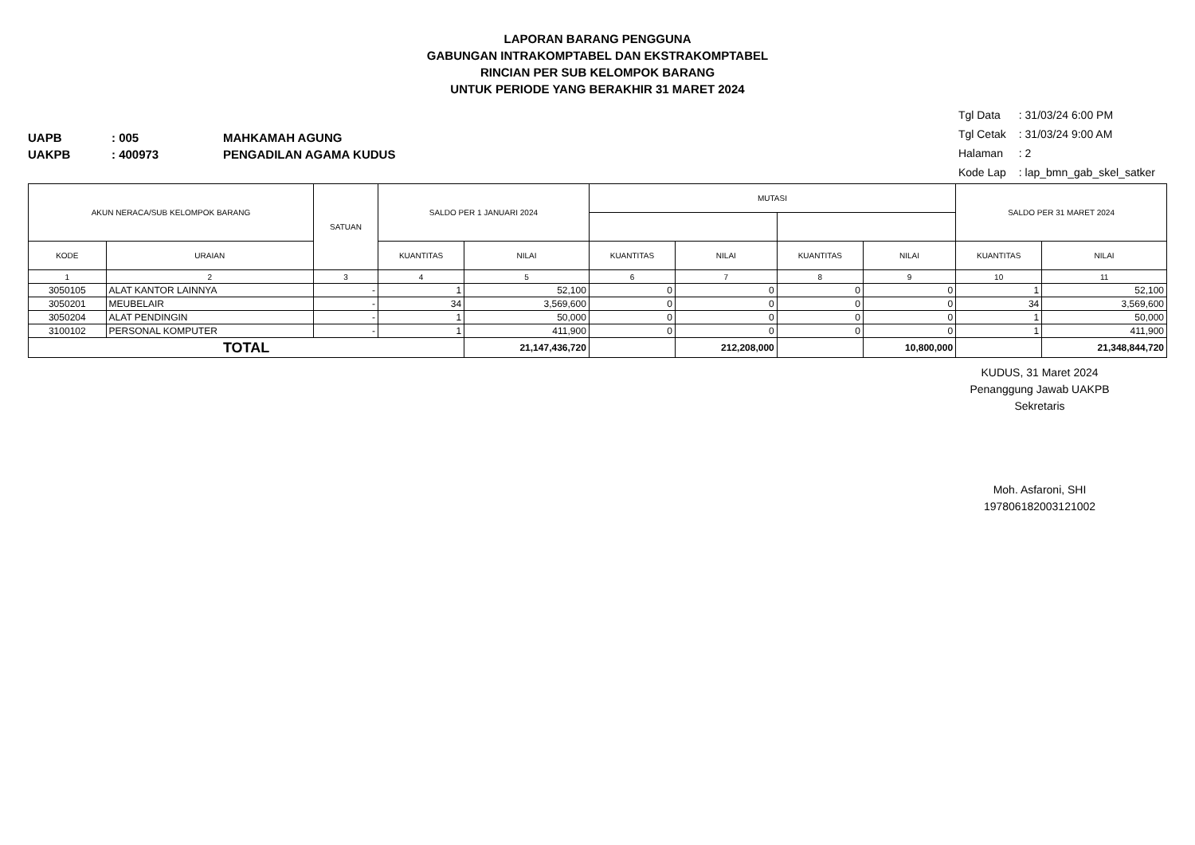LAPORAN BARANG PENGGUNA
GABUNGAN INTRAKOMPTABEL DAN EKSTRAKOMPTABEL
RINCIAN PER SUB KELOMPOK BARANG
UNTUK PERIODE YANG BERAKHIR 31 MARET 2024
UAPB: 005 MAHKAMAH AGUNG
UAKPB: 400973 PENGADILAN AGAMA KUDUS
Tgl Data : 31/03/24 6:00 PM
Tgl Cetak : 31/03/24 9:00 AM
Halaman : 2
Kode Lap : lap_bmn_gab_skel_satker
| AKUN NERACA/SUB KELOMPOK BARANG | | SATUAN | SALDO PER 1 JANUARI 2024 | | MUTASI | | | | SALDO PER 31 MARET 2024 | |
| --- | --- | --- | --- | --- | --- | --- | --- | --- | --- | --- |
| KODE | URAIAN | | KUANTITAS | NILAI | KUANTITAS | NILAI | KUANTITAS | NILAI | KUANTITAS | NILAI |
| 1 | 2 | 3 | 4 | 5 | 6 | 7 | 8 | 9 | 10 | 11 |
| 3050105 | ALAT KANTOR LAINNYA | - | 1 | 52,100 | 0 | 0 | 0 | 0 | 1 | 52,100 |
| 3050201 | MEUBELAIR | - | 34 | 3,569,600 | 0 | 0 | 0 | 0 | 34 | 3,569,600 |
| 3050204 | ALAT PENDINGIN | - | 1 | 50,000 | 0 | 0 | 0 | 0 | 1 | 50,000 |
| 3100102 | PERSONAL KOMPUTER | - | 1 | 411,900 | 0 | 0 | 0 | 0 | 1 | 411,900 |
| TOTAL | | | | 21,147,436,720 | | 212,208,000 | | 10,800,000 | | 21,348,844,720 |
KUDUS, 31 Maret 2024
Penanggung Jawab UAKPB
Sekretaris
Moh. Asfaroni, SHI
197806182003121002